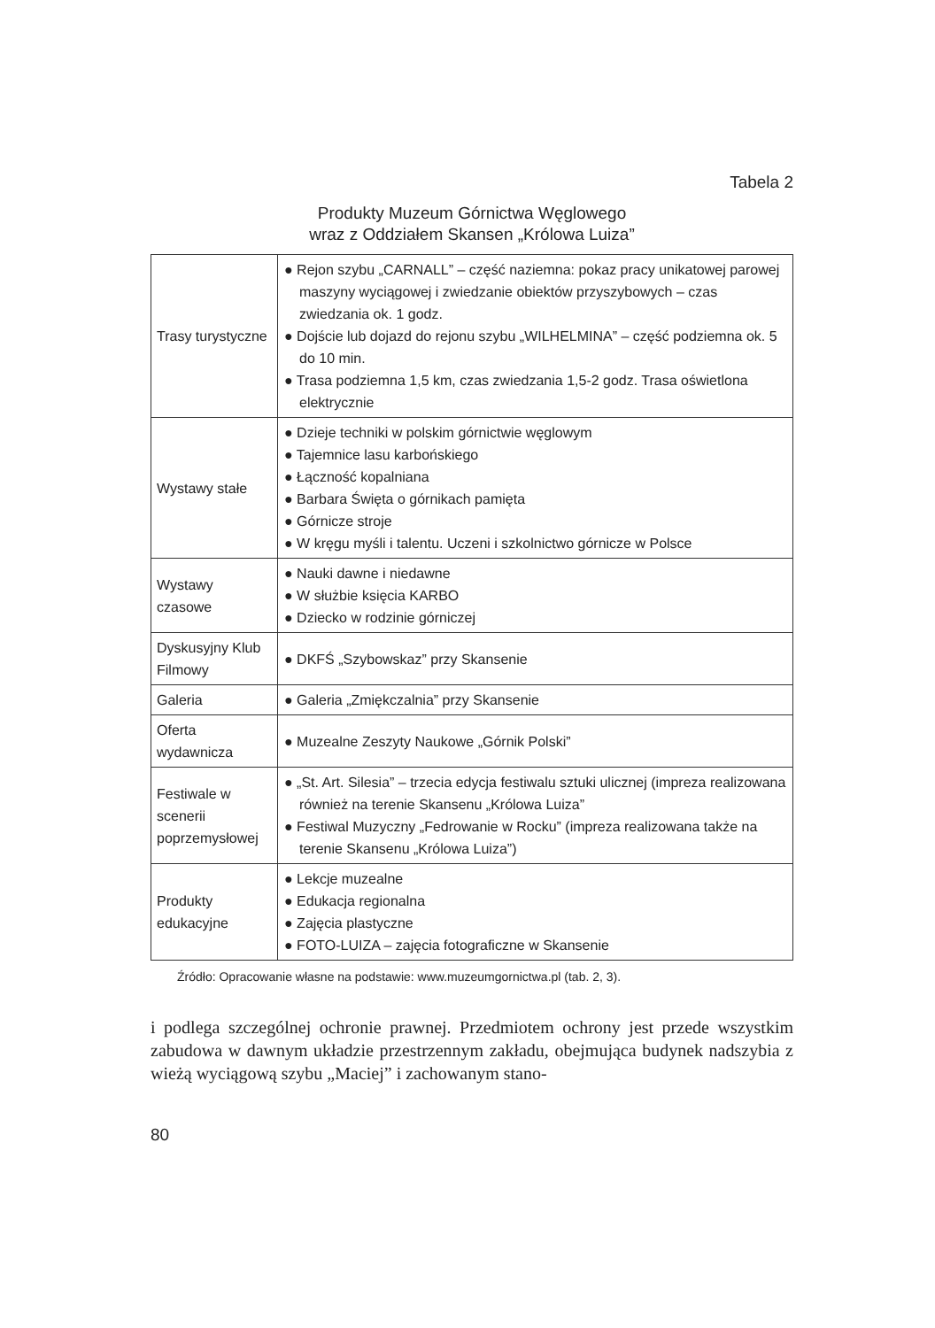Tabela 2
Produkty Muzeum Górnictwa Węglowego
wraz z Oddziałem Skansen „Królowa Luiza”
| Trasy turystyczne | ● Rejon szybu „CARNALL” – część naziemna: pokaz pracy unikatowej parowej maszyny wyciągowej i zwiedzanie obiektów przyszybowych – czas zwiedzania ok. 1 godz. ● Dojście lub dojazd do rejonu szybu „WILHELMINA” – część podziemna ok. 5 do 10 min. ● Trasa podziemna 1,5 km, czas zwiedzania 1,5-2 godz. Trasa oświetlona elektrycznie |
| Wystawy stałe | ● Dzieje techniki w polskim górnictwie węglowym ● Tajemnice lasu karbońskiego ● Łączność kopalniana ● Barbara Święta o górnikach pamięta ● Górnicze stroje ● W kręgu myśli i talentu. Uczeni i szkolnictwo górnicze w Polsce |
| Wystawy czasowe | ● Nauki dawne i niedawne ● W służbie księcia KARBO ● Dziecko w rodzinie górniczej |
| Dyskusyjny Klub Filmowy | ● DKFŚ „Szybowskaz” przy Skansenie |
| Galeria | ● Galeria „Zmiękczalnia” przy Skansenie |
| Oferta wydawnicza | ● Muzealne Zeszyty Naukowe „Górnik Polski” |
| Festiwale w scenerii poprzemysłowej | ● „St. Art. Silesia” – trzecia edycja festiwalu sztuki ulicznej (impreza realizowana również na terenie Skansenu „Królowa Luiza” ● Festiwal Muzyczny „Fedrowanie w Rocku” (impreza realizowana także na terenie Skansenu „Królowa Luiza”) |
| Produkty edukacyjne | ● Lekcje muzealne ● Edukacja regionalna ● Zajęcia plastyczne ● FOTO-LUIZA – zajęcia fotograficzne w Skansenie |
Źródło: Opracowanie własne na podstawie: www.muzeumgornictwa.pl (tab. 2, 3).
i podlega szczególnej ochronie prawnej. Przedmiotem ochrony jest przede wszystkim zabudowa w dawnym układzie przestrzennym zakładu, obejmująca budynek nadszybia z wieżą wyciągową szybu „Maciej” i zachowanym stano-
80